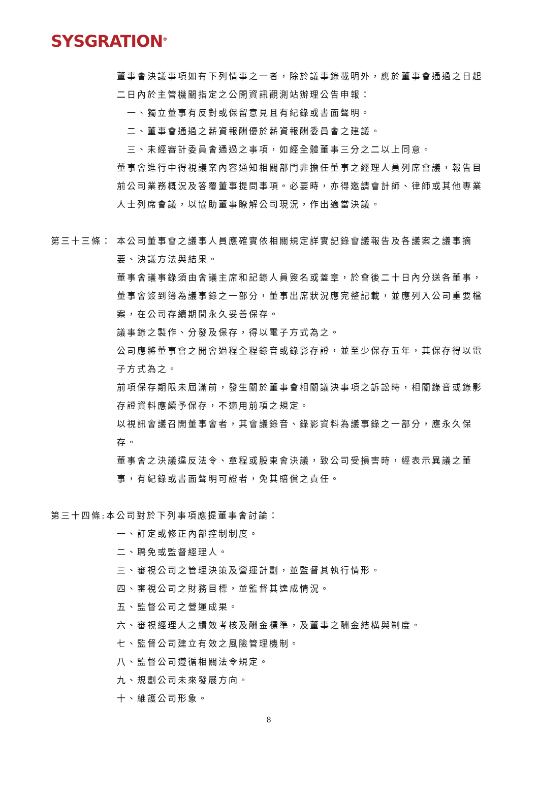SYSGRATION<sup>®</sup>
董事會決議事項如有下列情事之一者，除於議事錄載明外，應於董事會通過之日起二日內於主管機關指定之公開資訊觀測站辦理公告申報：
一、獨立董事有反對或保留意見且有紀錄或書面聲明。
二、董事會通過之薪資報酬優於薪資報酬委員會之建議。
三、未經審計委員會通過之事項，如經全體董事三分之二以上同意。
董事會進行中得視議案內容通知相關部門非擔任董事之經理人員列席會議，報告目前公司業務概況及答覆董事提問事項。必要時，亦得邀請會計師、律師或其他專業人士列席會議，以協助董事瞭解公司現況，作出適當決議。
第三十三條： 本公司董事會之議事人員應確實依相關規定詳實記錄會議報告及各議案之議事摘要、決議方法與結果。
董事會議事錄須由會議主席和記錄人員簽名或蓋章，於會後二十日內分送各董事，董事會簽到簿為議事錄之一部分，董事出席狀況應完整記載，並應列入公司重要檔案，在公司存續期間永久妥善保存。
議事錄之製作、分發及保存，得以電子方式為之。
公司應將董事會之開會過程全程錄音或錄影存證，並至少保存五年，其保存得以電子方式為之。
前項保存期限未屆滿前，發生關於董事會相關議決事項之訴訟時，相關錄音或錄影存證資料應續予保存，不適用前項之規定。
以視訊會議召開董事會者，其會議錄音、錄影資料為議事錄之一部分，應永久保存。
董事會之決議違反法令、章程或股東會決議，致公司受損害時，經表示異議之董事，有紀錄或書面聲明可證者，免其賠償之責任。
第三十四條:本公司對於下列事項應提董事會討論：
一、訂定或修正內部控制制度。
二、聘免或監督經理人。
三、審視公司之管理決策及營運計劃，並監督其執行情形。
四、審視公司之財務目標，並監督其達成情況。
五、監督公司之營運成果。
六、審視經理人之績效考核及酬金標準，及董事之酬金結構與制度。
七、監督公司建立有效之風險管理機制。
八、監督公司遵循相關法令規定。
九、規劃公司未來發展方向。
十、維護公司形象。
8